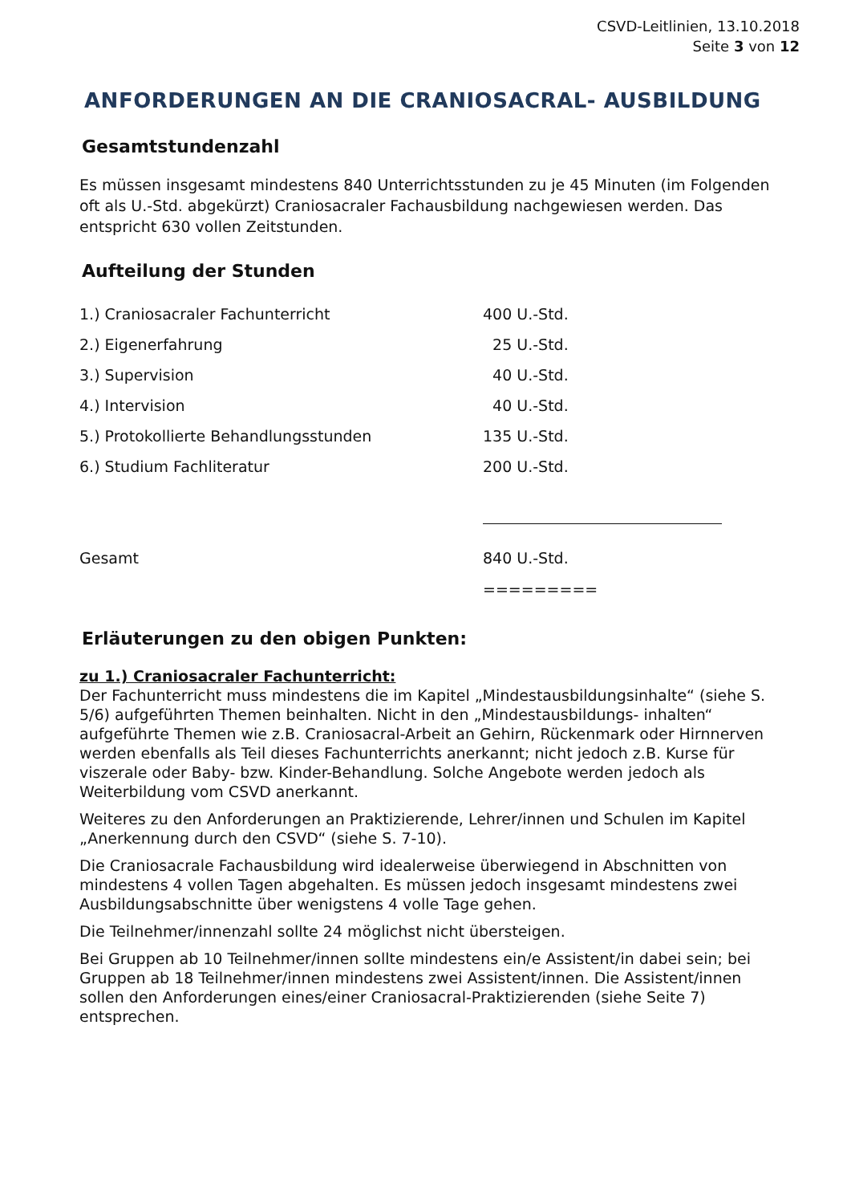CSVD-Leitlinien, 13.10.2018
Seite 3 von 12
ANFORDERUNGEN AN DIE CRANIOSACRAL- AUSBILDUNG
Gesamtstundenzahl
Es müssen insgesamt mindestens 840 Unterrichtsstunden zu je 45 Minuten (im Folgenden oft als U.-Std. abgekürzt) Craniosacraler Fachausbildung nachgewiesen werden. Das entspricht 630 vollen Zeitstunden.
Aufteilung der Stunden
| 1.) Craniosacraler Fachunterricht | 400 U.-Std. |
| 2.) Eigenerfahrung | 25 U.-Std. |
| 3.) Supervision | 40 U.-Std. |
| 4.) Intervision | 40 U.-Std. |
| 5.) Protokollierte Behandlungsstunden | 135 U.-Std. |
| 6.) Studium Fachliteratur | 200 U.-Std. |
| Gesamt | 840 U.-Std. |
| | ========= |
Erläuterungen zu den obigen Punkten:
zu 1.) Craniosacraler Fachunterricht:
Der Fachunterricht muss mindestens die im Kapitel „Mindestausbildungsinhalte“ (siehe S. 5/6) aufgeführten Themen beinhalten. Nicht in den „Mindestausbildungs- inhalten“ aufgeführte Themen wie z.B. Craniosacral-Arbeit an Gehirn, Rückenmark oder Hirnnerven werden ebenfalls als Teil dieses Fachunterrichts anerkannt; nicht jedoch z.B. Kurse für viszerale oder Baby- bzw. Kinder-Behandlung. Solche Angebote werden jedoch als Weiterbildung vom CSVD anerkannt.
Weiteres zu den Anforderungen an Praktizierende, Lehrer/innen und Schulen im Kapitel „Anerkennung durch den CSVD“ (siehe S. 7-10).
Die Craniosacrale Fachausbildung wird idealerweise überwiegend in Abschnitten von mindestens 4 vollen Tagen abgehalten. Es müssen jedoch insgesamt mindestens zwei Ausbildungsabschnitte über wenigstens 4 volle Tage gehen.
Die Teilnehmer/innenzahl sollte 24 möglichst nicht übersteigen.
Bei Gruppen ab 10 Teilnehmer/innen sollte mindestens ein/e Assistent/in dabei sein; bei Gruppen ab 18 Teilnehmer/innen mindestens zwei Assistent/innen. Die Assistent/innen sollen den Anforderungen eines/einer Craniosacral-Praktizierenden (siehe Seite 7) entsprechen.